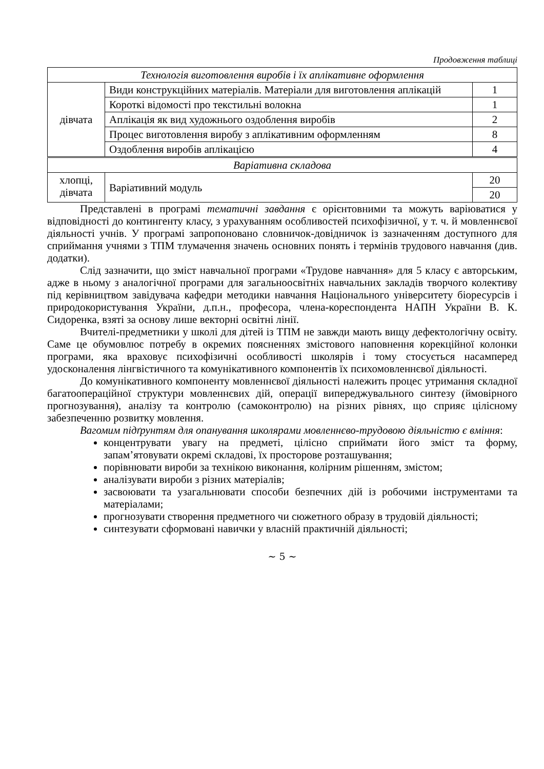Продовження таблиці
| Технологія виготовлення виробів і їх аплікативне оформлення | | |
| дівчата | Види конструкційних матеріалів. Матеріали для виготовлення аплікацій | 1 |
| | Короткі відомості про текстильні волокна | 1 |
| | Аплікація як вид художнього оздоблення виробів | 2 |
| | Процес виготовлення виробу з аплікативним оформленням | 8 |
| | Оздоблення виробів аплікацією | 4 |
| Варіативна складова | | |
| хлопці, дівчата | Варіативний модуль | 20 |
| | | 20 |
Представлені в програмі тематичні завдання є орієнтовними та можуть варіюватися у відповідності до контингенту класу, з урахуванням особливостей психофізичної, у т. ч. й мовленнєвої діяльності учнів. У програмі запропоновано словничок-довідничок із зазначенням доступного для сприймання учнями з ТПМ тлумачення значень основних понять і термінів трудового навчання (див. додатки).
Слід зазначити, що зміст навчальної програми «Трудове навчання» для 5 класу є авторським, адже в ньому з аналогічної програми для загальноосвітніх навчальних закладів творчого колективу під керівництвом завідувача кафедри методики навчання Національного університету біоресурсів і природокористування України, д.п.н., професора, члена-кореспондента НАПН України В. К. Сидоренка, взяті за основу лише векторні освітні лінії.
Вчителі-предметники у школі для дітей із ТПМ не завжди мають вищу дефектологічну освіту. Саме це обумовлює потребу в окремих поясненнях змістового наповнення корекційної колонки програми, яка враховує психофізичні особливості школярів і тому стосується насамперед удосконалення лінгвістичного та комунікативного компонентів їх психомовленнєвої діяльності.
До комунікативного компоненту мовленнєвої діяльності належить процес утримання складної багатоопераційної структури мовленнєвих дій, операції випереджувального синтезу (ймовірного прогнозування), аналізу та контролю (самоконтролю) на різних рівнях, що сприяє цілісному забезпеченню розвитку мовлення.
Вагомим підґрунтям для опанування школярами мовленнєво-трудовою діяльністю є вміння:
концентрувати увагу на предметі, цілісно сприймати його зміст та форму, запам’ятовувати окремі складові, їх просторове розташування;
порівнювати вироби за технікою виконання, колірним рішенням, змістом;
аналізувати вироби з різних матеріалів;
засвоювати та узагальнювати способи безпечних дій із робочими інструментами та матеріалами;
прогнозувати створення предметного чи сюжетного образу в трудовій діяльності;
синтезувати сформовані навички у власній практичній діяльності;
~ 5 ~